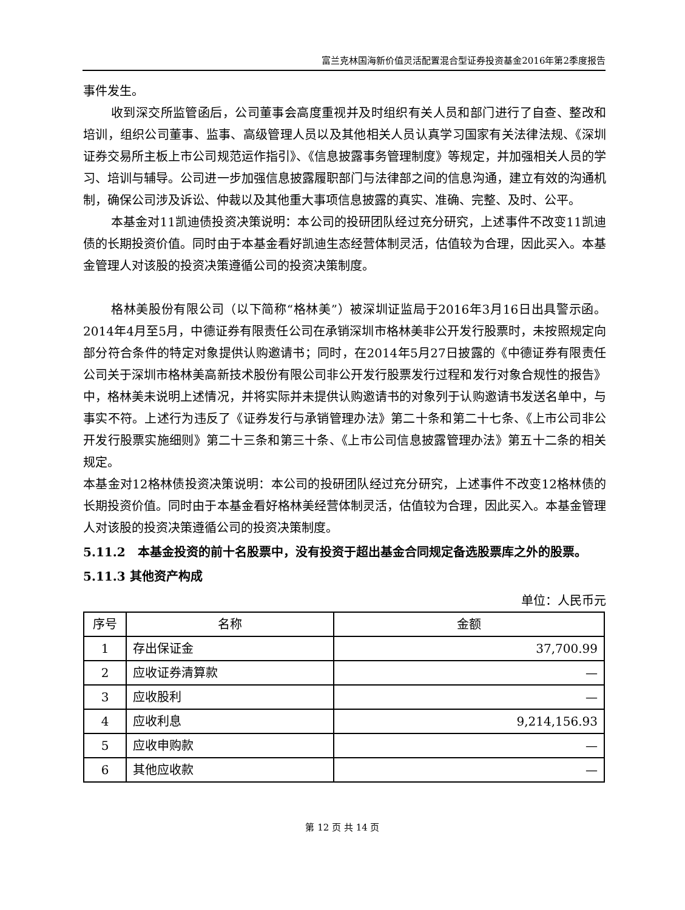富兰克林国海新价值灵活配置混合型证券投资基金2016年第2季度报告
事件发生。
收到深交所监管函后，公司董事会高度重视并及时组织有关人员和部门进行了自查、整改和培训，组织公司董事、监事、高级管理人员以及其他相关人员认真学习国家有关法律法规、《深圳证券交易所主板上市公司规范运作指引》、《信息披露事务管理制度》等规定，并加强相关人员的学习、培训与辅导。公司进一步加强信息披露履职部门与法律部之间的信息沟通，建立有效的沟通机制，确保公司涉及诉讼、仲裁以及其他重大事项信息披露的真实、准确、完整、及时、公平。
本基金对11凯迪债投资决策说明：本公司的投研团队经过充分研究，上述事件不改变11凯迪债的长期投资价值。同时由于本基金看好凯迪生态经营体制灵活，估值较为合理，因此买入。本基金管理人对该股的投资决策遵循公司的投资决策制度。
格林美股份有限公司（以下简称“格林美”）被深圳证监局于2016年3月16日出具警示函。2014年4月至5月，中德证券有限责任公司在承销深圳市格林美非公开发行股票时，未按照规定向部分符合条件的特定对象提供认购邀请书；同时，在2014年5月27日披露的《中德证券有限责任公司关于深圳市格林美高新技术股份有限公司非公开发行股票发行过程和发行对象合规性的报告》中，格林美未说明上述情况，并将实际并未提供认购邀请书的对象列于认购邀请书发送名单中，与事实不符。上述行为违反了《证券发行与承销管理办法》第二十条和第二十七条、《上市公司非公开发行股票实施细则》第二十三条和第三十条、《上市公司信息披露管理办法》第五十二条的相关规定。
本基金对12格林债投资决策说明：本公司的投研团队经过充分研究，上述事件不改变12格林债的长期投资价值。同时由于本基金看好格林美经营体制灵活，估值较为合理，因此买入。本基金管理人对该股的投资决策遵循公司的投资决策制度。
5.11.2　本基金投资的前十名股票中，没有投资于超出基金合同规定备选股票库之外的股票。
5.11.3 其他资产构成
单位：人民币元
| 序号 | 名称 | 金额 |
| --- | --- | --- |
| 1 | 存出保证金 | 37,700.99 |
| 2 | 应收证券清算款 | — |
| 3 | 应收股利 | — |
| 4 | 应收利息 | 9,214,156.93 |
| 5 | 应收申购款 | — |
| 6 | 其他应收款 | — |
第 12 页 共 14 页